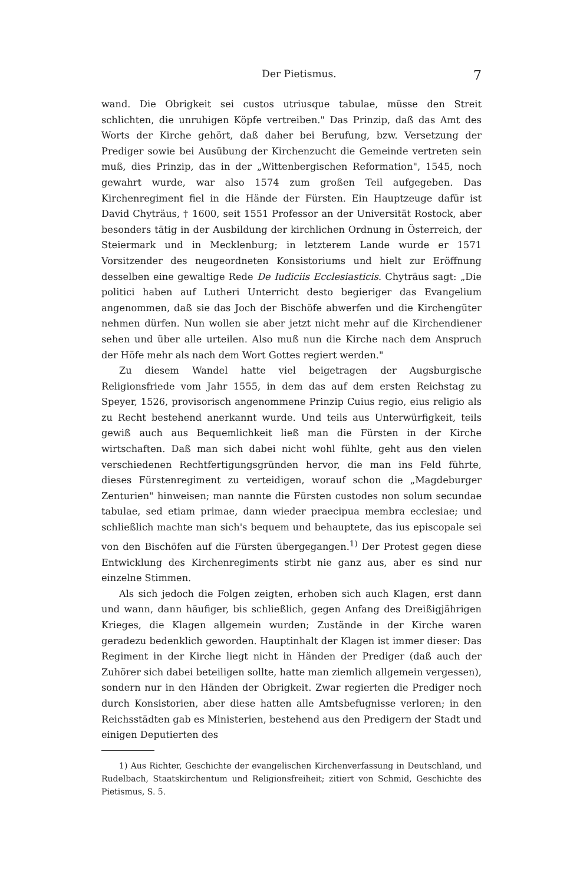Der Pietismus. 7
wand. Die Obrigkeit sei custos utriusque tabulae, müsse den Streit schlichten, die unruhigen Köpfe vertreiben." Das Prinzip, daß das Amt des Worts der Kirche gehört, daß daher bei Berufung, bzw. Versetzung der Prediger sowie bei Ausübung der Kirchenzucht die Gemeinde vertreten sein muß, dies Prinzip, das in der „Wittenbergischen Reformation", 1545, noch gewahrt wurde, war also 1574 zum großen Teil aufgegeben. Das Kirchenregiment fiel in die Hände der Fürsten. Ein Hauptzeuge dafür ist David Chyträus, † 1600, seit 1551 Professor an der Universität Rostock, aber besonders tätig in der Ausbildung der kirchlichen Ordnung in Österreich, der Steiermark und in Mecklenburg; in letzterem Lande wurde er 1571 Vorsitzender des neugeordneten Konsistoriums und hielt zur Eröffnung desselben eine gewaltige Rede De Iudiciis Ecclesiasticis. Chyträus sagt: „Die politici haben auf Lutheri Unterricht desto begieriger das Evangelium angenommen, daß sie das Joch der Bischöfe abwerfen und die Kirchengüter nehmen dürfen. Nun wollen sie aber jetzt nicht mehr auf die Kirchendiener sehen und über alle urteilen. Also muß nun die Kirche nach dem Anspruch der Höfe mehr als nach dem Wort Gottes regiert werden."
Zu diesem Wandel hatte viel beigetragen der Augsburgische Religionsfriede vom Jahr 1555, in dem das auf dem ersten Reichstag zu Speyer, 1526, provisorisch angenommene Prinzip Cuius regio, eius religio als zu Recht bestehend anerkannt wurde. Und teils aus Unterwürfigkeit, teils gewiß auch aus Bequemlichkeit ließ man die Fürsten in der Kirche wirtschaften. Daß man sich dabei nicht wohl fühlte, geht aus den vielen verschiedenen Rechtfertigungsgründen hervor, die man ins Feld führte, dieses Fürstenregiment zu verteidigen, worauf schon die „Magdeburger Zenturien" hinweisen; man nannte die Fürsten custodes non solum secundae tabulae, sed etiam primae, dann wieder praecipua membra ecclesiae; und schließlich machte man sich's bequem und behauptete, das ius episcopale sei von den Bischöfen auf die Fürsten übergegangen.<sup>1)</sup> Der Protest gegen diese Entwicklung des Kirchenregiments stirbt nie ganz aus, aber es sind nur einzelne Stimmen.
Als sich jedoch die Folgen zeigten, erhoben sich auch Klagen, erst dann und wann, dann häufiger, bis schließlich, gegen Anfang des Dreißigjährigen Krieges, die Klagen allgemein wurden; Zustände in der Kirche waren geradezu bedenklich geworden. Hauptinhalt der Klagen ist immer dieser: Das Regiment in der Kirche liegt nicht in Händen der Prediger (daß auch der Zuhörer sich dabei beteiligen sollte, hatte man ziemlich allgemein vergessen), sondern nur in den Händen der Obrigkeit. Zwar regierten die Prediger noch durch Konsistorien, aber diese hatten alle Amtsbefugnisse verloren; in den Reichsstädten gab es Ministerien, bestehend aus den Predigern der Stadt und einigen Deputierten des
1) Aus Richter, Geschichte der evangelischen Kirchenverfassung in Deutschland, und Rudelbach, Staatskirchentum und Religionsfreiheit; zitiert von Schmid, Geschichte des Pietismus, S. 5.